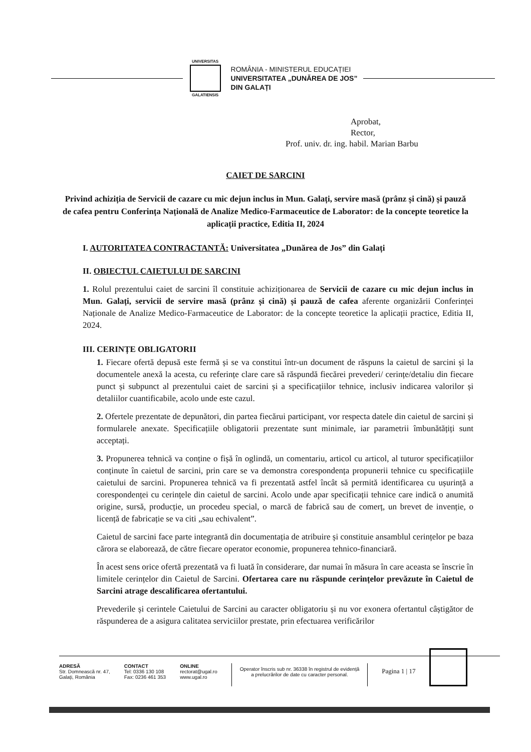UNIVERSITAS
GALATIENSIS
ROMÂNIA - MINISTERUL EDUCAȚIEI
UNIVERSITATEA „DUNĂREA DE JOS”
DIN GALAȚI
Aprobat,
Rector,
Prof. univ. dr. ing. habil. Marian Barbu
CAIET DE SARCINI
Privind achiziția de Servicii de cazare cu mic dejun inclus in Mun. Galați, servire masă (prânz și cină) și pauză de cafea pentru Conferința Națională de Analize Medico-Farmaceutice de Laborator: de la concepte teoretice la aplicații practice, Editia II, 2024
I. AUTORITATEA CONTRACTANTĂ: Universitatea „Dunărea de Jos” din Galați
II. OBIECTUL CAIETULUI DE SARCINI
1. Rolul prezentului caiet de sarcini îl constituie achiziționarea de Servicii de cazare cu mic dejun inclus in Mun. Galați, servicii de servire masă (prânz și cină) și pauză de cafea aferente organizării Conferinței Naționale de Analize Medico-Farmaceutice de Laborator: de la concepte teoretice la aplicații practice, Editia II, 2024.
III. CERINȚE OBLIGATORII
1. Fiecare ofertă depusă este fermă și se va constitui într-un document de răspuns la caietul de sarcini și la documentele anexă la acesta, cu referințe clare care să răspundă fiecărei prevederi/ cerințe/detaliu din fiecare punct și subpunct al prezentului caiet de sarcini și a specificațiilor tehnice, inclusiv indicarea valorilor și detaliilor cuantificabile, acolo unde este cazul.
2. Ofertele prezentate de depunători, din partea fiecărui participant, vor respecta datele din caietul de sarcini și formularele anexate. Specificațiile obligatorii prezentate sunt minimale, iar parametrii îmbunătățiți sunt acceptați.
3. Propunerea tehnică va conține o fișă în oglindă, un comentariu, articol cu articol, al tuturor specificațiilor conținute în caietul de sarcini, prin care se va demonstra corespondența propunerii tehnice cu specificațiile caietului de sarcini. Propunerea tehnică va fi prezentată astfel încât să permită identificarea cu ușurință a corespondenței cu cerințele din caietul de sarcini. Acolo unde apar specificații tehnice care indică o anumită origine, sursă, producție, un procedeu special, o marcă de fabrică sau de comerț, un brevet de invenție, o licență de fabricație se va citi „sau echivalent”.
Caietul de sarcini face parte integrantă din documentația de atribuire și constituie ansamblul cerințelor pe baza cărora se elaborează, de către fiecare operator economie, propunerea tehnico-financiară.
În acest sens orice ofertă prezentată va fi luată în considerare, dar numai în măsura în care aceasta se înscrie în limitele cerințelor din Caietul de Sarcini. Ofertarea care nu răspunde cerințelor prevăzute în Caietul de Sarcini atrage descalificarea ofertantului.
Prevederile și cerintele Caietului de Sarcini au caracter obligatoriu și nu vor exonera ofertantul câștigător de răspunderea de a asigura calitatea serviciilor prestate, prin efectuarea verificărilor
ADRESĂ
Str. Domnească nr. 47,
Galați, România
CONTACT
Tel: 0336 130 108
Fax: 0236 461 353
ONLINE
rectorat@ugal.ro
www.ugal.ro
Operator înscris sub nr. 36338 în registrul de evidență
a prelucrărilor de date cu caracter personal.
Pagina 1 | 17